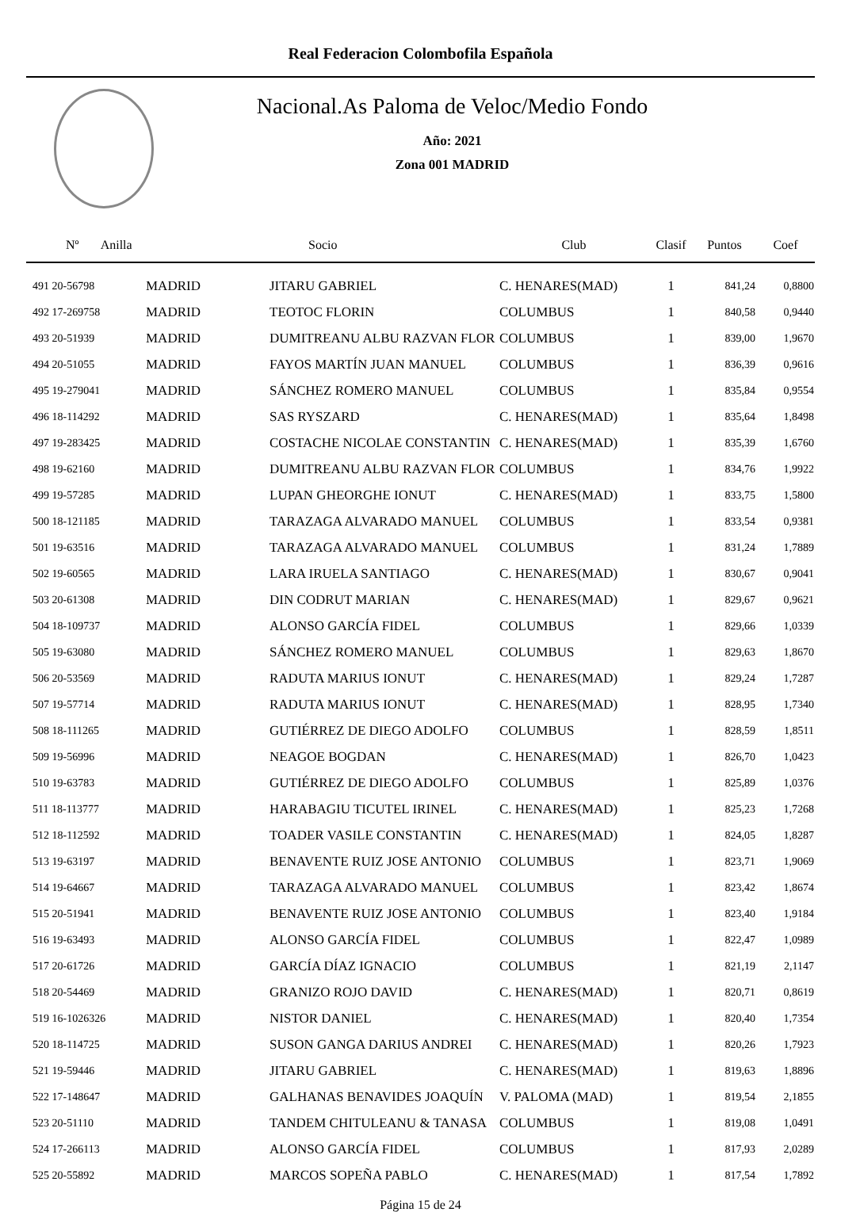Real Federacion Colombofila Española
Nacional.As Paloma de Veloc/Medio Fondo
Año: 2021
Zona 001 MADRID
| Nº Anilla | | Socio | Club | Clasif | Puntos | Coef |
| --- | --- | --- | --- | --- | --- | --- |
| 491 20-56798 | MADRID | JITARU GABRIEL | C. HENARES(MAD) | 1 | 841,24 | 0,8800 |
| 492 17-269758 | MADRID | TEOTOC FLORIN | COLUMBUS | 1 | 840,58 | 0,9440 |
| 493 20-51939 | MADRID | DUMITREANU ALBU RAZVAN FLOR | COLUMBUS | 1 | 839,00 | 1,9670 |
| 494 20-51055 | MADRID | FAYOS MARTÍN JUAN MANUEL | COLUMBUS | 1 | 836,39 | 0,9616 |
| 495 19-279041 | MADRID | SÁNCHEZ ROMERO MANUEL | COLUMBUS | 1 | 835,84 | 0,9554 |
| 496 18-114292 | MADRID | SAS RYSZARD | C. HENARES(MAD) | 1 | 835,64 | 1,8498 |
| 497 19-283425 | MADRID | COSTACHE NICOLAE CONSTANTIN | C. HENARES(MAD) | 1 | 835,39 | 1,6760 |
| 498 19-62160 | MADRID | DUMITREANU ALBU RAZVAN FLOR | COLUMBUS | 1 | 834,76 | 1,9922 |
| 499 19-57285 | MADRID | LUPAN GHEORGHE IONUT | C. HENARES(MAD) | 1 | 833,75 | 1,5800 |
| 500 18-121185 | MADRID | TARAZAGA ALVARADO MANUEL | COLUMBUS | 1 | 833,54 | 0,9381 |
| 501 19-63516 | MADRID | TARAZAGA ALVARADO MANUEL | COLUMBUS | 1 | 831,24 | 1,7889 |
| 502 19-60565 | MADRID | LARA IRUELA SANTIAGO | C. HENARES(MAD) | 1 | 830,67 | 0,9041 |
| 503 20-61308 | MADRID | DIN CODRUT MARIAN | C. HENARES(MAD) | 1 | 829,67 | 0,9621 |
| 504 18-109737 | MADRID | ALONSO GARCÍA FIDEL | COLUMBUS | 1 | 829,66 | 1,0339 |
| 505 19-63080 | MADRID | SÁNCHEZ ROMERO MANUEL | COLUMBUS | 1 | 829,63 | 1,8670 |
| 506 20-53569 | MADRID | RADUTA MARIUS IONUT | C. HENARES(MAD) | 1 | 829,24 | 1,7287 |
| 507 19-57714 | MADRID | RADUTA MARIUS IONUT | C. HENARES(MAD) | 1 | 828,95 | 1,7340 |
| 508 18-111265 | MADRID | GUTIÉRREZ DE DIEGO ADOLFO | COLUMBUS | 1 | 828,59 | 1,8511 |
| 509 19-56996 | MADRID | NEAGOE BOGDAN | C. HENARES(MAD) | 1 | 826,70 | 1,0423 |
| 510 19-63783 | MADRID | GUTIÉRREZ DE DIEGO ADOLFO | COLUMBUS | 1 | 825,89 | 1,0376 |
| 511 18-113777 | MADRID | HARABAGIU TICUTEL IRINEL | C. HENARES(MAD) | 1 | 825,23 | 1,7268 |
| 512 18-112592 | MADRID | TOADER VASILE CONSTANTIN | C. HENARES(MAD) | 1 | 824,05 | 1,8287 |
| 513 19-63197 | MADRID | BENAVENTE RUIZ JOSE ANTONIO | COLUMBUS | 1 | 823,71 | 1,9069 |
| 514 19-64667 | MADRID | TARAZAGA ALVARADO MANUEL | COLUMBUS | 1 | 823,42 | 1,8674 |
| 515 20-51941 | MADRID | BENAVENTE RUIZ JOSE ANTONIO | COLUMBUS | 1 | 823,40 | 1,9184 |
| 516 19-63493 | MADRID | ALONSO GARCÍA FIDEL | COLUMBUS | 1 | 822,47 | 1,0989 |
| 517 20-61726 | MADRID | GARCÍA DÍAZ IGNACIO | COLUMBUS | 1 | 821,19 | 2,1147 |
| 518 20-54469 | MADRID | GRANIZO ROJO DAVID | C. HENARES(MAD) | 1 | 820,71 | 0,8619 |
| 519 16-1026326 | MADRID | NISTOR DANIEL | C. HENARES(MAD) | 1 | 820,40 | 1,7354 |
| 520 18-114725 | MADRID | SUSON GANGA DARIUS ANDREI | C. HENARES(MAD) | 1 | 820,26 | 1,7923 |
| 521 19-59446 | MADRID | JITARU GABRIEL | C. HENARES(MAD) | 1 | 819,63 | 1,8896 |
| 522 17-148647 | MADRID | GALHANAS BENAVIDES JOAQUÍN | V. PALOMA (MAD) | 1 | 819,54 | 2,1855 |
| 523 20-51110 | MADRID | TANDEM CHITULEANU & TANASA | COLUMBUS | 1 | 819,08 | 1,0491 |
| 524 17-266113 | MADRID | ALONSO GARCÍA FIDEL | COLUMBUS | 1 | 817,93 | 2,0289 |
| 525 20-55892 | MADRID | MARCOS SOPEÑA PABLO | C. HENARES(MAD) | 1 | 817,54 | 1,7892 |
Página 15 de 24